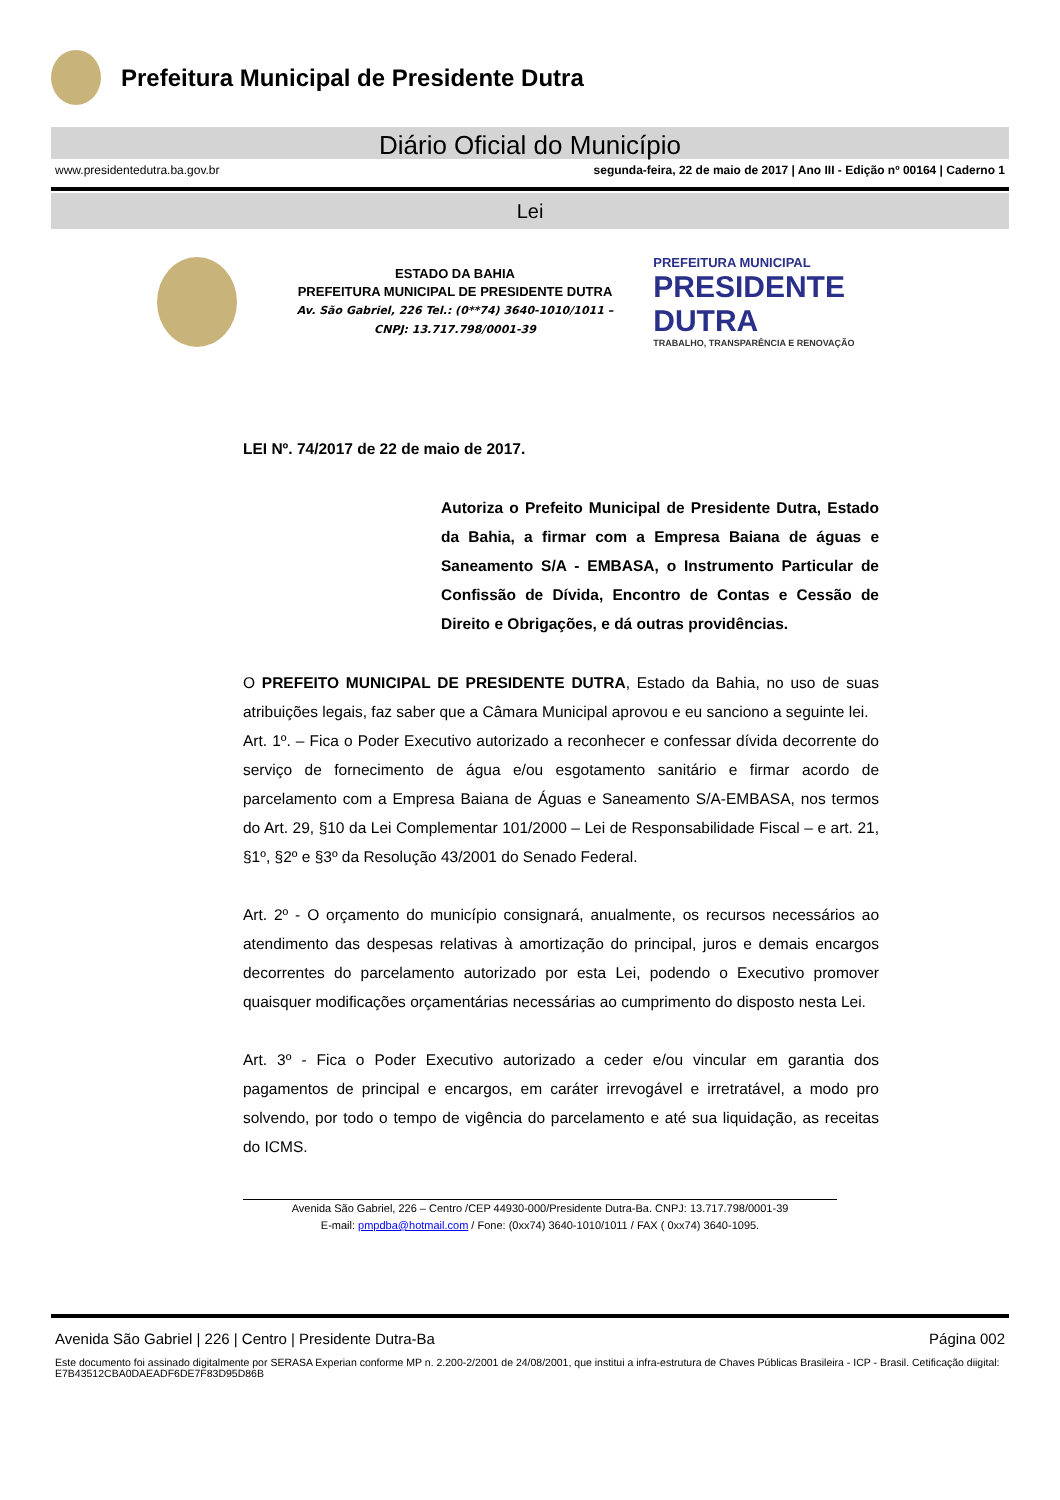Prefeitura Municipal de Presidente Dutra
Diário Oficial do Município
www.presidentedutra.ba.gov.br segunda-feira, 22 de maio de 2017 | Ano III - Edição nº 00164 | Caderno 1
Lei
ESTADO DA BAHIA
PREFEITURA MUNICIPAL DE PRESIDENTE DUTRA
Av. São Gabriel, 226 Tel.: (0**74) 3640-1010/1011 –
CNPJ: 13.717.798/0001-39
PREFEITURA MUNICIPAL
PRESIDENTE DUTRA
TRABALHO, TRANSPARÊNCIA E RENOVAÇÃO
LEI Nº. 74/2017 de 22 de maio de 2017.
Autoriza o Prefeito Municipal de Presidente Dutra, Estado da Bahia, a firmar com a Empresa Baiana de águas e Saneamento S/A - EMBASA, o Instrumento Particular de Confissão de Dívida, Encontro de Contas e Cessão de Direito e Obrigações, e dá outras providências.
O PREFEITO MUNICIPAL DE PRESIDENTE DUTRA, Estado da Bahia, no uso de suas atribuições legais, faz saber que a Câmara Municipal aprovou e eu sanciono a seguinte lei.
Art. 1º. – Fica o Poder Executivo autorizado a reconhecer e confessar dívida decorrente do serviço de fornecimento de água e/ou esgotamento sanitário e firmar acordo de parcelamento com a Empresa Baiana de Águas e Saneamento S/A-EMBASA, nos termos do Art. 29, §10 da Lei Complementar 101/2000 – Lei de Responsabilidade Fiscal – e art. 21, §1º, §2º e §3º da Resolução 43/2001 do Senado Federal.
Art. 2º - O orçamento do município consignará, anualmente, os recursos necessários ao atendimento das despesas relativas à amortização do principal, juros e demais encargos decorrentes do parcelamento autorizado por esta Lei, podendo o Executivo promover quaisquer modificações orçamentárias necessárias ao cumprimento do disposto nesta Lei.
Art. 3º - Fica o Poder Executivo autorizado a ceder e/ou vincular em garantia dos pagamentos de principal e encargos, em caráter irrevogável e irretratável, a modo pro solvendo, por todo o tempo de vigência do parcelamento e até sua liquidação, as receitas do ICMS.
Avenida São Gabriel, 226 – Centro /CEP 44930-000/Presidente Dutra-Ba. CNPJ: 13.717.798/0001-39
E-mail: pmpdba@hotmail.com / Fone: (0xx74) 3640-1010/1011 / FAX ( 0xx74) 3640-1095.
Avenida São Gabriel | 226 | Centro | Presidente Dutra-Ba Página 002
Este documento foi assinado digitalmente por SERASA Experian conforme MP n. 2.200-2/2001 de 24/08/2001, que institui a infra-estrutura de Chaves Públicas Brasileira - ICP - Brasil. Cetificação diigital: E7B43512CBA0DAEADF6DE7F83D95D86B